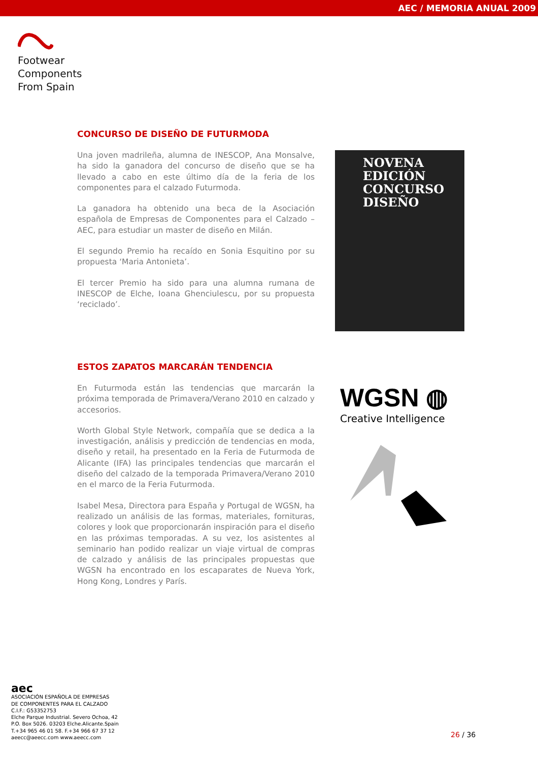AEC / MEMORIA ANUAL 2009
Footwear
Components
From Spain
CONCURSO DE DISEÑO DE FUTURMODA
Una joven madrileña, alumna de INESCOP, Ana Monsalve, ha sido la ganadora del concurso de diseño que se ha llevado a cabo en este último día de la feria de los componentes para el calzado Futurmoda.
La ganadora ha obtenido una beca de la Asociación española de Empresas de Componentes para el Calzado – AEC, para estudiar un master de diseño en Milán.
El segundo Premio ha recaído en Sonia Esquitino por su propuesta ‘Maria Antonieta’.
El tercer Premio ha sido para una alumna rumana de INESCOP de Elche, Ioana Ghenciulescu, por su propuesta ‘reciclado’.
NOVENA
EDICIÓN
CONCURSO
DISEÑO
ESTOS ZAPATOS MARCARÁN TENDENCIA
En Futurmoda están las tendencias que marcarán la próxima temporada de Primavera/Verano 2010 en calzado y accesorios.
Worth Global Style Network, compañía que se dedica a la investigación, análisis y predicción de tendencias en moda, diseño y retail, ha presentado en la Feria de Futurmoda de Alicante (IFA) las principales tendencias que marcarán el diseño del calzado de la temporada Primavera/Verano 2010 en el marco de la Feria Futurmoda.
Isabel Mesa, Directora para España y Portugal de WGSN, ha realizado un análisis de las formas, materiales, fornituras, colores y look que proporcionarán inspiración para el diseño en las próximas temporadas. A su vez, los asistentes al seminario han podido realizar un viaje virtual de compras de calzado y análisis de las principales propuestas que WGSN ha encontrado en los escaparates de Nueva York, Hong Kong, Londres y París.
WGSN ◍
Creative Intelligence
aec
ASOCIACIÓN ESPAÑOLA DE EMPRESAS
DE COMPONENTES PARA EL CALZADO
C.I.F.: G53352753
Elche Parque Industrial. Severo Ochoa, 42
P.O. Box 5026. 03203 Elche.Alicante.Spain
T.+34 965 46 01 58. F.+34 966 67 37 12
aeecc@aeecc.com www.aeecc.com
26 / 36